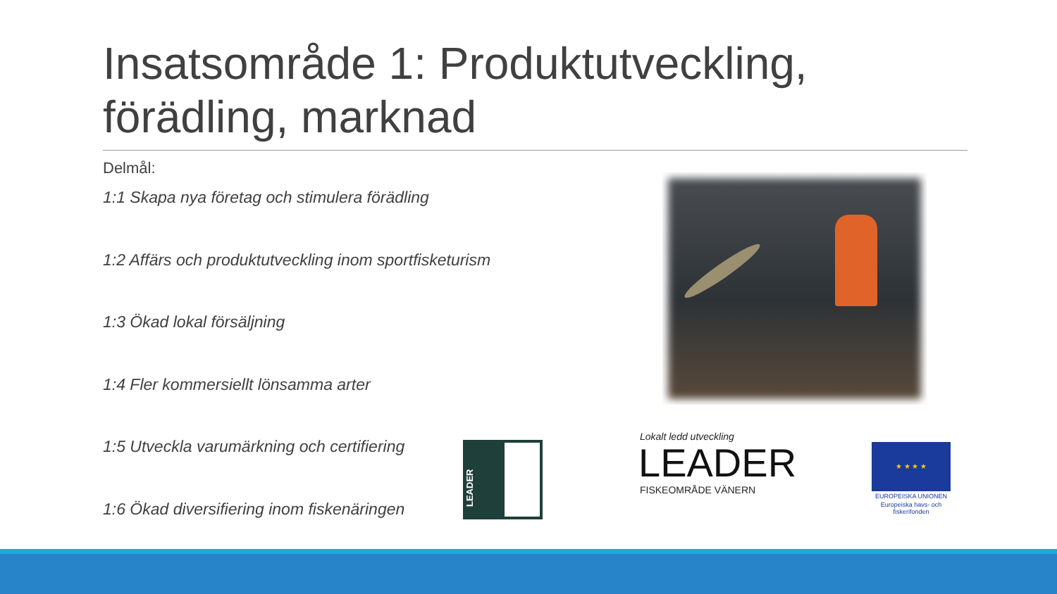Insatsområde 1: Produktutveckling, förädling, marknad
Delmål:
1:1 Skapa nya företag och stimulera förädling
1:2 Affärs och produktutveckling inom sportfisketurism
1:3 Ökad lokal försäljning
1:4 Fler kommersiellt lönsamma arter
1:5 Utveckla varumärkning och certifiering
1:6 Ökad diversifiering inom fiskenäringen
LEADER
Lokalt ledd utveckling
LEADER
FISKEOMRÅDE VÄNERN
★ ★ ★ ★
EUROPEISKA UNIONEN
Europeiska havs- och fiskerifonden